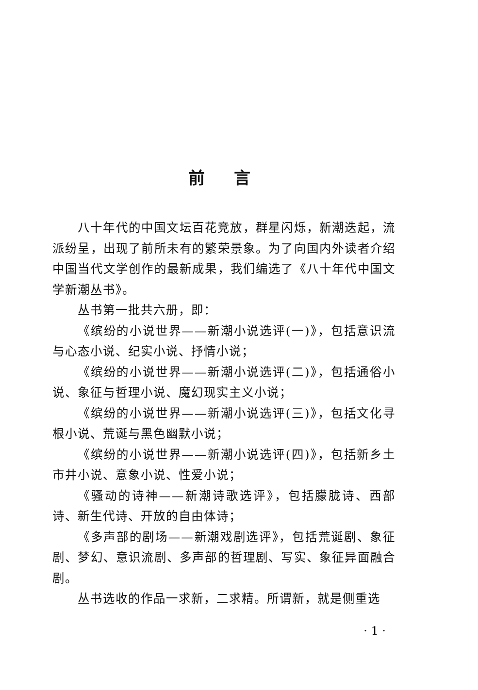前言
八十年代的中国文坛百花竞放，群星闪烁，新潮迭起，流派纷呈，出现了前所未有的繁荣景象。为了向国内外读者介绍中国当代文学创作的最新成果，我们编选了《八十年代中国文学新潮丛书》。
丛书第一批共六册，即：
《缤纷的小说世界——新潮小说选评(一)》，包括意识流与心态小说、纪实小说、抒情小说；
《缤纷的小说世界——新潮小说选评(二)》，包括通俗小说、象征与哲理小说、魔幻现实主义小说；
《缤纷的小说世界——新潮小说选评(三)》，包括文化寻根小说、荒诞与黑色幽默小说；
《缤纷的小说世界——新潮小说选评(四)》，包括新乡土市井小说、意象小说、性爱小说；
《骚动的诗神——新潮诗歌选评》，包括朦胧诗、西部诗、新生代诗、开放的自由体诗；
《多声部的剧场——新潮戏剧选评》，包括荒诞剧、象征剧、梦幻、意识流剧、多声部的哲理剧、写实、象征异面融合剧。
丛书选收的作品一求新，二求精。所谓新，就是侧重选
· 1 ·